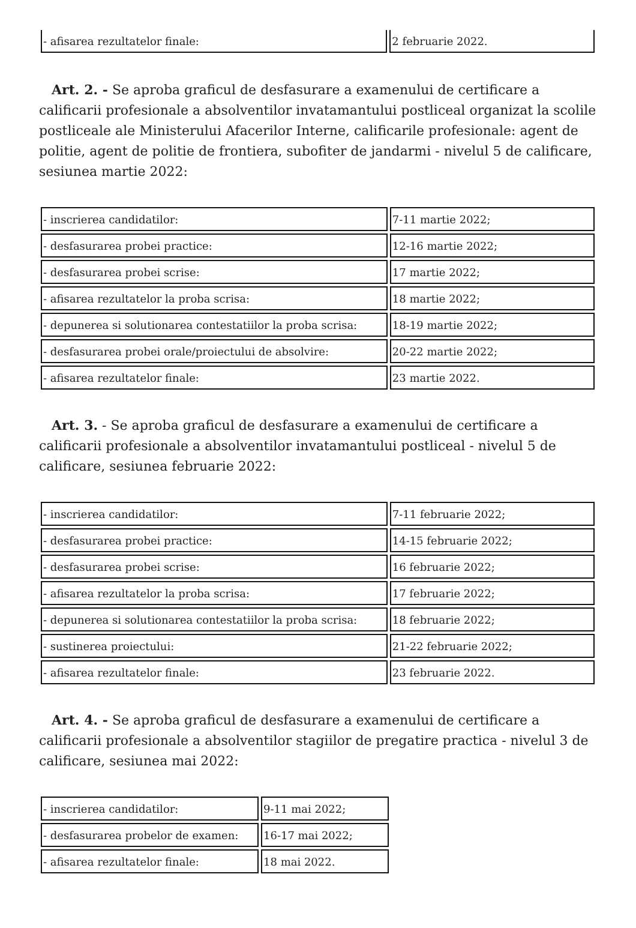| - afisarea rezultatelor finale: | 2 februarie 2022. |
Art. 2. - Se aproba graficul de desfasurare a examenului de certificare a calificarii profesionale a absolventilor invatamantului postliceal organizat la scolile postliceale ale Ministerului Afacerilor Interne, calificarile profesionale: agent de politie, agent de politie de frontiera, subofiter de jandarmi - nivelul 5 de calificare, sesiunea martie 2022:
| - inscrierea candidatilor: | 7-11 martie 2022; |
| - desfasurarea probei practice: | 12-16 martie 2022; |
| - desfasurarea probei scrise: | 17 martie 2022; |
| - afisarea rezultatelor la proba scrisa: | 18 martie 2022; |
| - depunerea si solutionarea contestatiilor la proba scrisa: | 18-19 martie 2022; |
| - desfasurarea probei orale/proiectului de absolvire: | 20-22 martie 2022; |
| - afisarea rezultatelor finale: | 23 martie 2022. |
Art. 3. - Se aproba graficul de desfasurare a examenului de certificare a calificarii profesionale a absolventilor invatamantului postliceal - nivelul 5 de calificare, sesiunea februarie 2022:
| - inscrierea candidatilor: | 7-11 februarie 2022; |
| - desfasurarea probei practice: | 14-15 februarie 2022; |
| - desfasurarea probei scrise: | 16 februarie 2022; |
| - afisarea rezultatelor la proba scrisa: | 17 februarie 2022; |
| - depunerea si solutionarea contestatiilor la proba scrisa: | 18 februarie 2022; |
| - sustinerea proiectului: | 21-22 februarie 2022; |
| - afisarea rezultatelor finale: | 23 februarie 2022. |
Art. 4. - Se aproba graficul de desfasurare a examenului de certificare a calificarii profesionale a absolventilor stagiilor de pregatire practica - nivelul 3 de calificare, sesiunea mai 2022:
| - inscrierea candidatilor: | 9-11 mai 2022; |
| - desfasurarea probelor de examen: | 16-17 mai 2022; |
| - afisarea rezultatelor finale: | 18 mai 2022. |